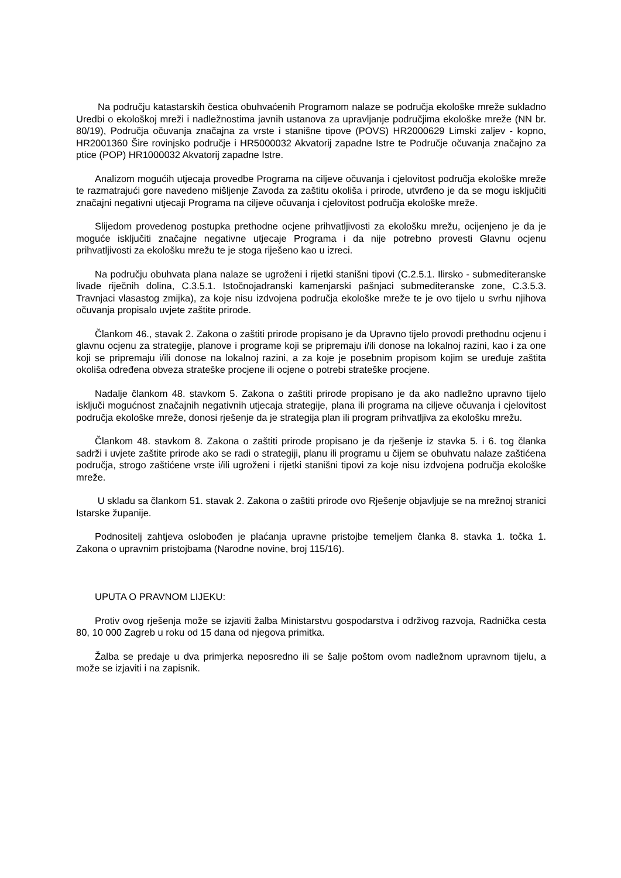Na području katastarskih čestica obuhvaćenih Programom nalaze se područja ekološke mreže sukladno Uredbi o ekološkoj mreži i nadležnostima javnih ustanova za upravljanje područjima ekološke mreže (NN br. 80/19), Područja očuvanja značajna za vrste i stanišne tipove (POVS) HR2000629 Limski zaljev - kopno, HR2001360 Šire rovinjsko područje i HR5000032 Akvatorij zapadne Istre te Područje očuvanja značajno za ptice (POP) HR1000032 Akvatorij zapadne Istre.
Analizom mogućih utjecaja provedbe Programa na ciljeve očuvanja i cjelovitost područja ekološke mreže te razmatrajući gore navedeno mišljenje Zavoda za zaštitu okoliša i prirode, utvrđeno je da se mogu isključiti značajni negativni utjecaji Programa na ciljeve očuvanja i cjelovitost područja ekološke mreže.
Slijedom provedenog postupka prethodne ocjene prihvatljivosti za ekološku mrežu, ocijenjeno je da je moguće isključiti značajne negativne utjecaje Programa i da nije potrebno provesti Glavnu ocjenu prihvatljivosti za ekološku mrežu te je stoga riješeno kao u izreci.
Na području obuhvata plana nalaze se ugroženi i rijetki stanišni tipovi (C.2.5.1. Ilirsko - submediteranske livade riječnih dolina, C.3.5.1. Istočnojadranski kamenjarski pašnjaci submediteranske zone, C.3.5.3. Travnjaci vlasastog zmijka), za koje nisu izdvojena područja ekološke mreže te je ovo tijelo u svrhu njihova očuvanja propisalo uvjete zaštite prirode.
Člankom 46., stavak 2. Zakona o zaštiti prirode propisano je da Upravno tijelo provodi prethodnu ocjenu i glavnu ocjenu za strategije, planove i programe koji se pripremaju i/ili donose na lokalnoj razini, kao i za one koji se pripremaju i/ili donose na lokalnoj razini, a za koje je posebnim propisom kojim se uređuje zaštita okoliša određena obveza strateške procjene ili ocjene o potrebi strateške procjene.
Nadalje člankom 48. stavkom 5. Zakona o zaštiti prirode propisano je da ako nadležno upravno tijelo isključi mogućnost značajnih negativnih utjecaja strategije, plana ili programa na ciljeve očuvanja i cjelovitost područja ekološke mreže, donosi rješenje da je strategija plan ili program prihvatljiva za ekološku mrežu.
Člankom 48. stavkom 8. Zakona o zaštiti prirode propisano je da rješenje iz stavka 5. i 6. tog članka sadrži i uvjete zaštite prirode ako se radi o strategiji, planu ili programu u čijem se obuhvatu nalaze zaštićena područja, strogo zaštićene vrste i/ili ugroženi i rijetki stanišni tipovi za koje nisu izdvojena područja ekološke mreže.
U skladu sa člankom 51. stavak 2. Zakona o zaštiti prirode ovo Rješenje objavljuje se na mrežnoj stranici Istarske županije.
Podnositelj zahtjeva oslobođen je plaćanja upravne pristojbe temeljem članka 8. stavka 1. točka 1. Zakona o upravnim pristojbama (Narodne novine, broj 115/16).
UPUTA O PRAVNOM LIJEKU:
Protiv ovog rješenja može se izjaviti žalba Ministarstvu gospodarstva i održivog razvoja, Radnička cesta 80, 10 000 Zagreb u roku od 15 dana od njegova primitka.
Žalba se predaje u dva primjerka neposredno ili se šalje poštom ovom nadležnom upravnom tijelu, a može se izjaviti i na zapisnik.